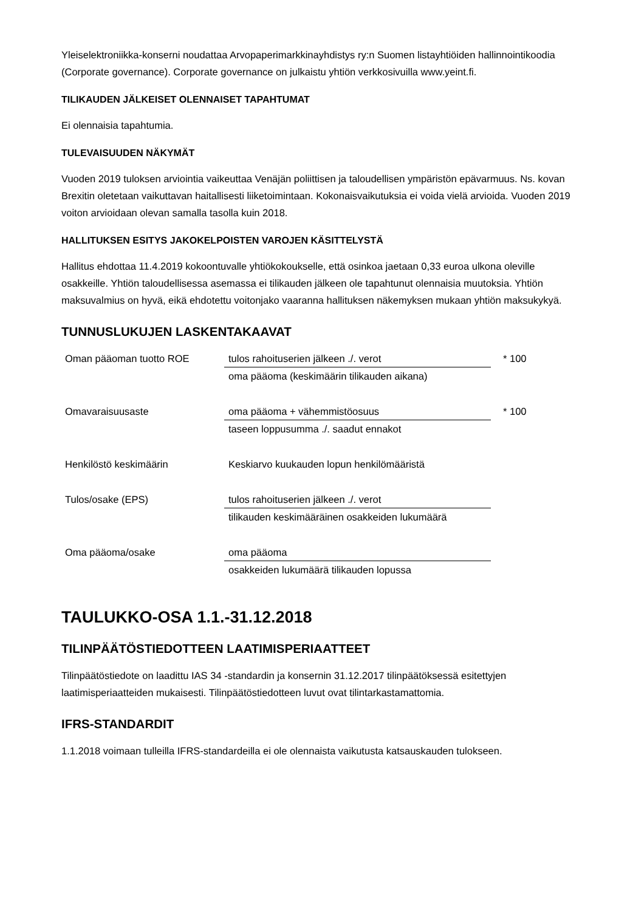Yleiselektroniikka-konserni noudattaa Arvopaperimarkkinayhdistys ry:n Suomen listayhtiöiden hallinnointikoodia (Corporate governance). Corporate governance on julkaistu yhtiön verkkosivuilla www.yeint.fi.
TILIKAUDEN JÄLKEISET OLENNAISET TAPAHTUMAT
Ei olennaisia tapahtumia.
TULEVAISUUDEN NÄKYMÄT
Vuoden 2019 tuloksen arviointia vaikeuttaa Venäjän poliittisen ja taloudellisen ympäristön epävarmuus. Ns. kovan Brexitin oletetaan vaikuttavan haitallisesti liiketoimintaan. Kokonaisvaikutuksia ei voida vielä arvioida. Vuoden 2019 voiton arvioidaan olevan samalla tasolla kuin 2018.
HALLITUKSEN ESITYS JAKOKELPOISTEN VAROJEN KÄSITTELYSTÄ
Hallitus ehdottaa 11.4.2019 kokoontuvalle yhtiökokoukselle, että osinkoa jaetaan 0,33 euroa ulkona oleville osakkeille. Yhtiön taloudellisessa asemassa ei tilikauden jälkeen ole tapahtunut olennaisia muutoksia. Yhtiön maksuvalmius on hyvä, eikä ehdotettu voitonjako vaaranna hallituksen näkemyksen mukaan yhtiön maksukykyä.
TUNNUSLUKUJEN LASKENTAKAAVAT
| Oman pääoman tuotto ROE | tulos rahoituserien jälkeen ./. verot | * 100 |
| | oma pääoma (keskimäärin tilikauden aikana) | |
| Omavaraisuusaste | oma pääoma + vähemmistöosuus | * 100 |
| | taseen loppusumma ./. saadut ennakot | |
| Henkilöstö keskimäärin | Keskiarvo kuukauden lopun henkilömääristä | |
| Tulos/osake (EPS) | tulos rahoituserien jälkeen ./. verot | |
| | tilikauden keskimääräinen osakkeiden lukumäärä | |
| Oma pääoma/osake | oma pääoma | |
| | osakkeiden lukumäärä tilikauden lopussa | |
TAULUKKO-OSA 1.1.-31.12.2018
TILINPÄÄTÖSTIEDOTTEEN LAATIMISPERIAATTEET
Tilinpäätöstiedote on laadittu IAS 34 -standardin ja konsernin 31.12.2017 tilinpäätöksessä esitettyjen laatimisperiaatteiden mukaisesti. Tilinpäätöstiedotteen luvut ovat tilintarkastamattomia.
IFRS-STANDARDIT
1.1.2018 voimaan tulleilla IFRS-standardeilla ei ole olennaista vaikutusta katsauskauden tulokseen.